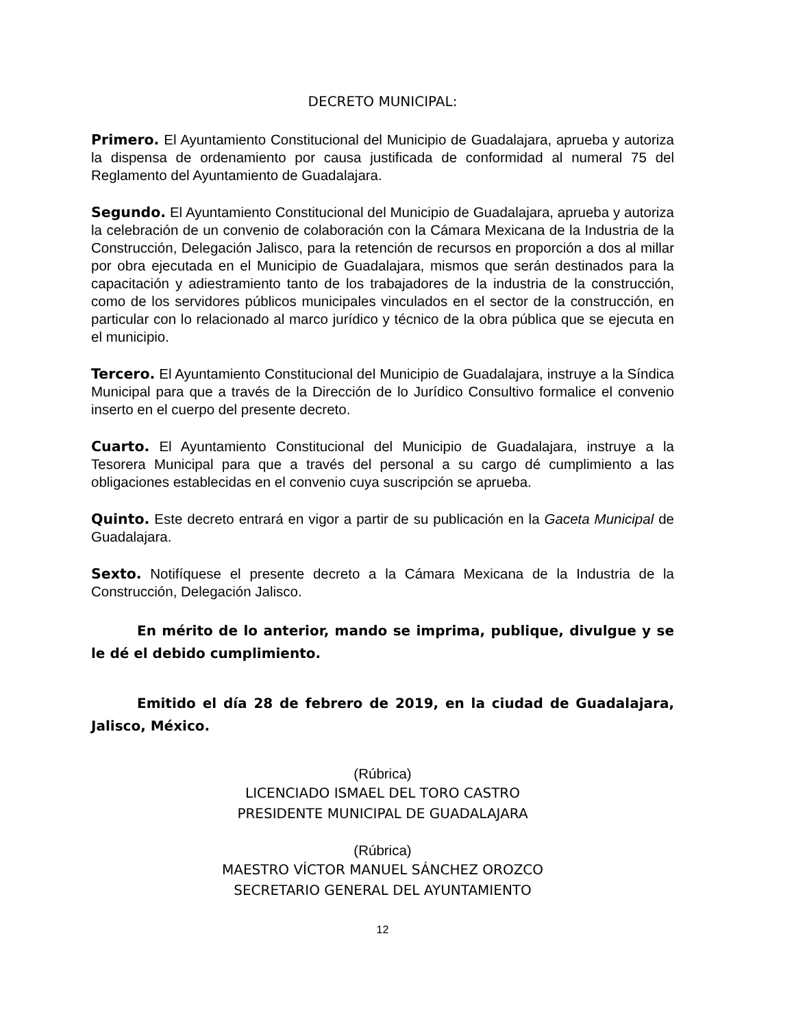DECRETO MUNICIPAL:
Primero. El Ayuntamiento Constitucional del Municipio de Guadalajara, aprueba y autoriza la dispensa de ordenamiento por causa justificada de conformidad al numeral 75 del Reglamento del Ayuntamiento de Guadalajara.
Segundo. El Ayuntamiento Constitucional del Municipio de Guadalajara, aprueba y autoriza la celebración de un convenio de colaboración con la Cámara Mexicana de la Industria de la Construcción, Delegación Jalisco, para la retención de recursos en proporción a dos al millar por obra ejecutada en el Municipio de Guadalajara, mismos que serán destinados para la capacitación y adiestramiento tanto de los trabajadores de la industria de la construcción, como de los servidores públicos municipales vinculados en el sector de la construcción, en particular con lo relacionado al marco jurídico y técnico de la obra pública que se ejecuta en el municipio.
Tercero. El Ayuntamiento Constitucional del Municipio de Guadalajara, instruye a la Síndica Municipal para que a través de la Dirección de lo Jurídico Consultivo formalice el convenio inserto en el cuerpo del presente decreto.
Cuarto. El Ayuntamiento Constitucional del Municipio de Guadalajara, instruye a la Tesorera Municipal para que a través del personal a su cargo dé cumplimiento a las obligaciones establecidas en el convenio cuya suscripción se aprueba.
Quinto. Este decreto entrará en vigor a partir de su publicación en la Gaceta Municipal de Guadalajara.
Sexto. Notifíquese el presente decreto a la Cámara Mexicana de la Industria de la Construcción, Delegación Jalisco.
En mérito de lo anterior, mando se imprima, publique, divulgue y se le dé el debido cumplimiento.
Emitido el día 28 de febrero de 2019, en la ciudad de Guadalajara, Jalisco, México.
(Rúbrica)
LICENCIADO ISMAEL DEL TORO CASTRO
PRESIDENTE MUNICIPAL DE GUADALAJARA
(Rúbrica)
MAESTRO VÍCTOR MANUEL SÁNCHEZ OROZCO
SECRETARIO GENERAL DEL AYUNTAMIENTO
12